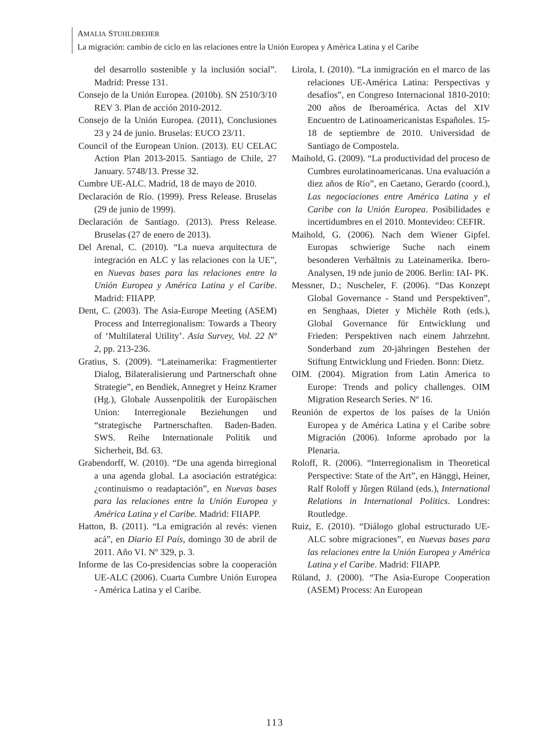AMALIA STUHLDREHER
La migración: cambio de ciclo en las relaciones entre la Unión Europea y América Latina y el Caribe
del desarrollo sostenible y la inclusión social”. Madrid: Presse 131.
Consejo de la Unión Europea. (2010b). SN 2510/3/10 REV 3. Plan de acción 2010-2012.
Consejo de la Unión Europea. (2011), Conclusiones 23 y 24 de junio. Bruselas: EUCO 23/11.
Council of the European Union. (2013). EU CELAC Action Plan 2013-2015. Santiago de Chile, 27 January. 5748/13. Presse 32.
Cumbre UE-ALC. Madrid, 18 de mayo de 2010.
Declaración de Río. (1999). Press Release. Bruselas (29 de junio de 1999).
Declaración de Santiago. (2013). Press Release. Bruselas (27 de enero de 2013).
Del Arenal, C. (2010). “La nueva arquitectura de integración en ALC y las relaciones con la UE”, en Nuevas bases para las relaciones entre la Unión Europea y América Latina y el Caribe. Madrid: FIIAPP.
Dent, C. (2003). The Asia-Europe Meeting (ASEM) Process and Interregionalism: Towards a Theory of ‘Multilateral Utility’. Asia Survey, Vol. 22 Nº 2, pp. 213-236.
Gratius, S. (2009). “Lateinamerika: Fragmentierter Dialog, Bilateralisierung und Partnerschaft ohne Strategie”, en Bendiek, Annegret y Heinz Kramer (Hg.), Globale Aussenpolitik der Europäischen Union: Interregionale Beziehungen und “strategische Partnerschaften. Baden-Baden. SWS. Reihe Internationale Politik und Sicherheit, Bd. 63.
Grabendorff, W. (2010). “De una agenda birregional a una agenda global. La asociación estratégica: ¿continuismo o readaptación”, en Nuevas bases para las relaciones entre la Unión Europea y América Latina y el Caribe. Madrid: FIIAPP.
Hatton, B. (2011). “La emigración al revés: vienen acá”, en Diario El País, domingo 30 de abril de 2011. Año VI. Nº 329, p. 3.
Informe de las Co-presidencias sobre la cooperación UE-ALC (2006). Cuarta Cumbre Unión Europea - América Latina y el Caribe.
Lirola, I. (2010). “La inmigración en el marco de las relaciones UE-América Latina: Perspectivas y desafíos”, en Congreso Internacional 1810-2010: 200 años de Iberoamérica. Actas del XIV Encuentro de Latinoamericanistas Españoles. 15-18 de septiembre de 2010. Universidad de Santiago de Compostela.
Maihold, G. (2009). “La productividad del proceso de Cumbres eurolatinoamericanas. Una evaluación a diez años de Río”, en Caetano, Gerardo (coord.), Las negociaciones entre América Latina y el Caribe con la Unión Europea. Posibilidades e incertidumbres en el 2010. Montevideo: CEFIR.
Maihold, G. (2006). Nach dem Wiener Gipfel. Europas schwierige Suche nach einem besonderen Verhältnis zu Lateinamerika. Ibero-Analysen, 19 nde junio de 2006. Berlin: IAI- PK.
Messner, D.; Nuscheler, F. (2006). “Das Konzept Global Governance - Stand und Perspektiven”, en Senghaas, Dieter y Michèle Roth (eds.), Global Governance für Entwicklung und Frieden: Perspektiven nach einem Jahrzehnt. Sonderband zum 20-jähringen Bestehen der Stiftung Entwicklung und Frieden. Bonn: Dietz.
OIM. (2004). Migration from Latin America to Europe: Trends and policy challenges. OIM Migration Research Series. Nº 16.
Reunión de expertos de los países de la Unión Europea y de América Latina y el Caribe sobre Migración (2006). Informe aprobado por la Plenaria.
Roloff, R. (2006). “Interregionalism in Theoretical Perspective: State of the Art”, en Hänggi, Heiner, Ralf Roloff y Jûrgen Rüland (eds.), International Relations in International Politics. Londres: Routledge.
Ruiz, E. (2010). “Diálogo global estructurado UE-ALC sobre migraciones”, en Nuevas bases para las relaciones entre la Unión Europea y América Latina y el Caribe. Madrid: FIIAPP.
Rüland, J. (2000). “The Asia-Europe Cooperation (ASEM) Process: An European
113